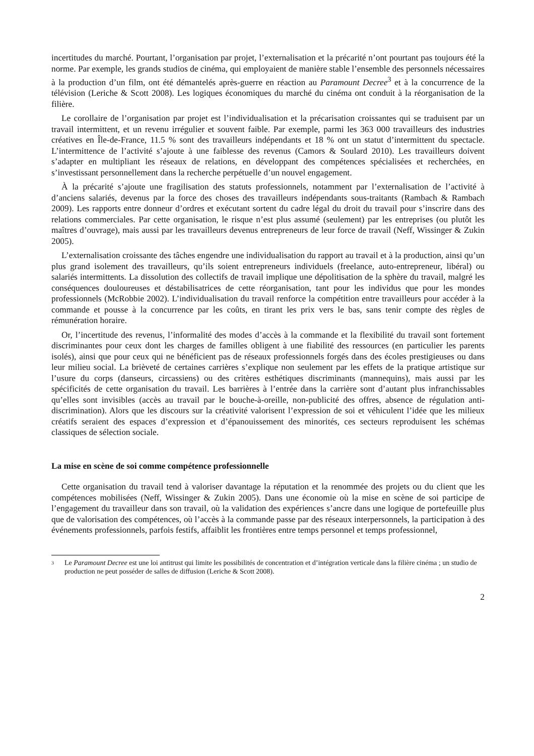incertitudes du marché. Pourtant, l’organisation par projet, l’externalisation et la précarité n’ont pourtant pas toujours été la norme. Par exemple, les grands studios de cinéma, qui employaient de manière stable l’ensemble des personnels nécessaires à la production d’un film, ont été démantelés après-guerre en réaction au Paramount Decree<sup>3</sup> et à la concurrence de la télévision (Leriche & Scott 2008). Les logiques économiques du marché du cinéma ont conduit à la réorganisation de la filière.
Le corollaire de l’organisation par projet est l’individualisation et la précarisation croissantes qui se traduisent par un travail intermittent, et un revenu irrégulier et souvent faible. Par exemple, parmi les 363 000 travailleurs des industries créatives en Île-de-France, 11.5 % sont des travailleurs indépendants et 18 % ont un statut d’intermittent du spectacle. L’intermittence de l’activité s’ajoute à une faiblesse des revenus (Camors & Soulard 2010). Les travailleurs doivent s’adapter en multipliant les réseaux de relations, en développant des compétences spécialisées et recherchées, en s’investissant personnellement dans la recherche perpétuelle d’un nouvel engagement.
À la précarité s’ajoute une fragilisation des statuts professionnels, notamment par l’externalisation de l’activité à d’anciens salariés, devenus par la force des choses des travailleurs indépendants sous-traitants (Rambach & Rambach 2009). Les rapports entre donneur d’ordres et exécutant sortent du cadre légal du droit du travail pour s’inscrire dans des relations commerciales. Par cette organisation, le risque n’est plus assumé (seulement) par les entreprises (ou plutôt les maîtres d’ouvrage), mais aussi par les travailleurs devenus entrepreneurs de leur force de travail (Neff, Wissinger & Zukin 2005).
L’externalisation croissante des tâches engendre une individualisation du rapport au travail et à la production, ainsi qu’un plus grand isolement des travailleurs, qu’ils soient entrepreneurs individuels (freelance, auto-entrepreneur, libéral) ou salariés intermittents. La dissolution des collectifs de travail implique une dépolitisation de la sphère du travail, malgré les conséquences douloureuses et déstabilisatrices de cette réorganisation, tant pour les individus que pour les mondes professionnels (McRobbie 2002). L’individualisation du travail renforce la compétition entre travailleurs pour accéder à la commande et pousse à la concurrence par les coûts, en tirant les prix vers le bas, sans tenir compte des règles de rémunération horaire.
Or, l’incertitude des revenus, l’informalité des modes d’accès à la commande et la flexibilité du travail sont fortement discriminantes pour ceux dont les charges de familles obligent à une fiabilité des ressources (en particulier les parents isolés), ainsi que pour ceux qui ne bénéficient pas de réseaux professionnels forgés dans des écoles prestigieuses ou dans leur milieu social. La brièveté de certaines carrières s’explique non seulement par les effets de la pratique artistique sur l’usure du corps (danseurs, circassiens) ou des critères esthétiques discriminants (mannequins), mais aussi par les spécificités de cette organisation du travail. Les barrières à l’entrée dans la carrière sont d’autant plus infranchissables qu’elles sont invisibles (accès au travail par le bouche-à-oreille, non-publicité des offres, absence de régulation anti-discrimination). Alors que les discours sur la créativité valorisent l’expression de soi et véhiculent l’idée que les milieux créatifs seraient des espaces d’expression et d’épanouissement des minorités, ces secteurs reproduisent les schémas classiques de sélection sociale.
La mise en scène de soi comme compétence professionnelle
Cette organisation du travail tend à valoriser davantage la réputation et la renommée des projets ou du client que les compétences mobilisées (Neff, Wissinger & Zukin 2005). Dans une économie où la mise en scène de soi participe de l’engagement du travailleur dans son travail, où la validation des expériences s’ancre dans une logique de portefeuille plus que de valorisation des compétences, où l’accès à la commande passe par des réseaux interpersonnels, la participation à des événements professionnels, parfois festifs, affaiblit les frontières entre temps personnel et temps professionnel,
3
Le Paramount Decree est une loi antitrust qui limite les possibilités de concentration et d’intégration verticale dans la filière cinéma ; un studio de production ne peut posséder de salles de diffusion (Leriche & Scott 2008).
2